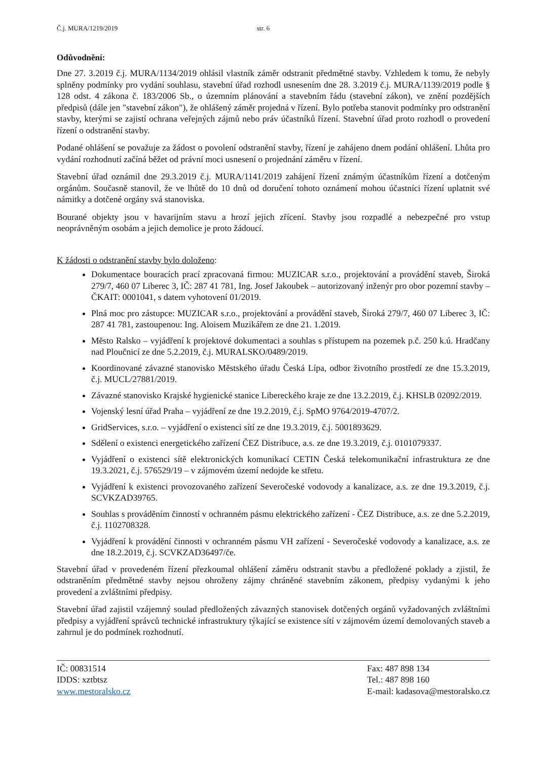Č.j. MURA/1219/2019 str. 6
Odůvodnění:
Dne 27. 3.2019 č.j. MURA/1134/2019 ohlásil vlastník záměr odstranit předmětné stavby. Vzhledem k tomu, že nebyly splněny podmínky pro vydání souhlasu, stavební úřad rozhodl usnesením dne 28. 3.2019 č.j. MURA/1139/2019 podle § 128 odst. 4 zákona č. 183/2006 Sb., o územním plánování a stavebním řádu (stavební zákon), ve znění pozdějších předpisů (dále jen "stavební zákon"), že ohlášený záměr projedná v řízení. Bylo potřeba stanovit podmínky pro odstranění stavby, kterými se zajistí ochrana veřejných zájmů nebo práv účastníků řízení. Stavební úřad proto rozhodl o provedení řízení o odstranění stavby.
Podané ohlášení se považuje za žádost o povolení odstranění stavby, řízení je zahájeno dnem podání ohlášení. Lhůta pro vydání rozhodnutí začíná běžet od právní moci usnesení o projednání záměru v řízení.
Stavební úřad oznámil dne 29.3.2019 č.j. MURA/1141/2019 zahájení řízení známým účastníkům řízení a dotčeným orgánům. Současně stanovil, že ve lhůtě do 10 dnů od doručení tohoto oznámení mohou účastníci řízení uplatnit své námitky a dotčené orgány svá stanoviska.
Bourané objekty jsou v havarijním stavu a hrozí jejich zřícení. Stavby jsou rozpadlé a nebezpečné pro vstup neoprávněným osobám a jejich demolice je proto žádoucí.
K žádosti o odstranění stavby bylo doloženo:
Dokumentace bouracích prací zpracovaná firmou: MUZICAR s.r.o., projektování a provádění staveb, Široká 279/7, 460 07 Liberec 3, IČ: 287 41 781, Ing. Josef Jakoubek – autorizovaný inženýr pro obor pozemní stavby – ČKAIT: 0001041, s datem vyhotovení 01/2019.
Plná moc pro zástupce: MUZICAR s.r.o., projektování a provádění staveb, Široká 279/7, 460 07 Liberec 3, IČ: 287 41 781, zastoupenou: Ing. Aloisem Muzikářem ze dne 21. 1.2019.
Město Ralsko – vyjádření k projektové dokumentaci a souhlas s přístupem na pozemek p.č. 250 k.ú. Hradčany nad Ploučnicí ze dne 5.2.2019, č.j. MURALSKO/0489/2019.
Koordinované závazné stanovisko Městského úřadu Česká Lípa, odbor životního prostředí ze dne 15.3.2019, č.j. MUCL/27881/2019.
Závazné stanovisko Krajské hygienické stanice Libereckého kraje ze dne 13.2.2019, č.j. KHSLB 02092/2019.
Vojenský lesní úřad Praha – vyjádření ze dne 19.2.2019, č.j. SpMO 9764/2019-4707/2.
GridServices, s.r.o. – vyjádření o existenci sítí ze dne 19.3.2019, č.j. 5001893629.
Sdělení o existenci energetického zařízení ČEZ Distribuce, a.s. ze dne 19.3.2019, č.j. 0101079337.
Vyjádření o existenci sítě elektronických komunikací CETIN Česká telekomunikační infrastruktura ze dne 19.3.2021, č.j. 576529/19 – v zájmovém území nedojde ke střetu.
Vyjádření k existenci provozovaného zařízení Severočeské vodovody a kanalizace, a.s. ze dne 19.3.2019, č.j. SCVKZAD39765.
Souhlas s prováděním činností v ochranném pásmu elektrického zařízení - ČEZ Distribuce, a.s. ze dne 5.2.2019, č.j. 1102708328.
Vyjádření k provádění činnosti v ochranném pásmu VH zařízení - Severočeské vodovody a kanalizace, a.s. ze dne 18.2.2019, č.j. SCVKZAD36497/če.
Stavební úřad v provedeném řízení přezkoumal ohlášení záměru odstranit stavbu a předložené poklady a zjistil, že odstraněním předmětné stavby nejsou ohroženy zájmy chráněné stavebním zákonem, předpisy vydanými k jeho provedení a zvláštními předpisy.
Stavební úřad zajistil vzájemný soulad předložených závazných stanovisek dotčených orgánů vyžadovaných zvláštními předpisy a vyjádření správců technické infrastruktury týkající se existence sítí v zájmovém území demolovaných staveb a zahrnul je do podmínek rozhodnutí.
IČ: 00831514
IDDS: xztbtsz
www.mestoralsko.cz
Fax: 487 898 134
Tel.: 487 898 160
E-mail: kadasova@mestoralsko.cz